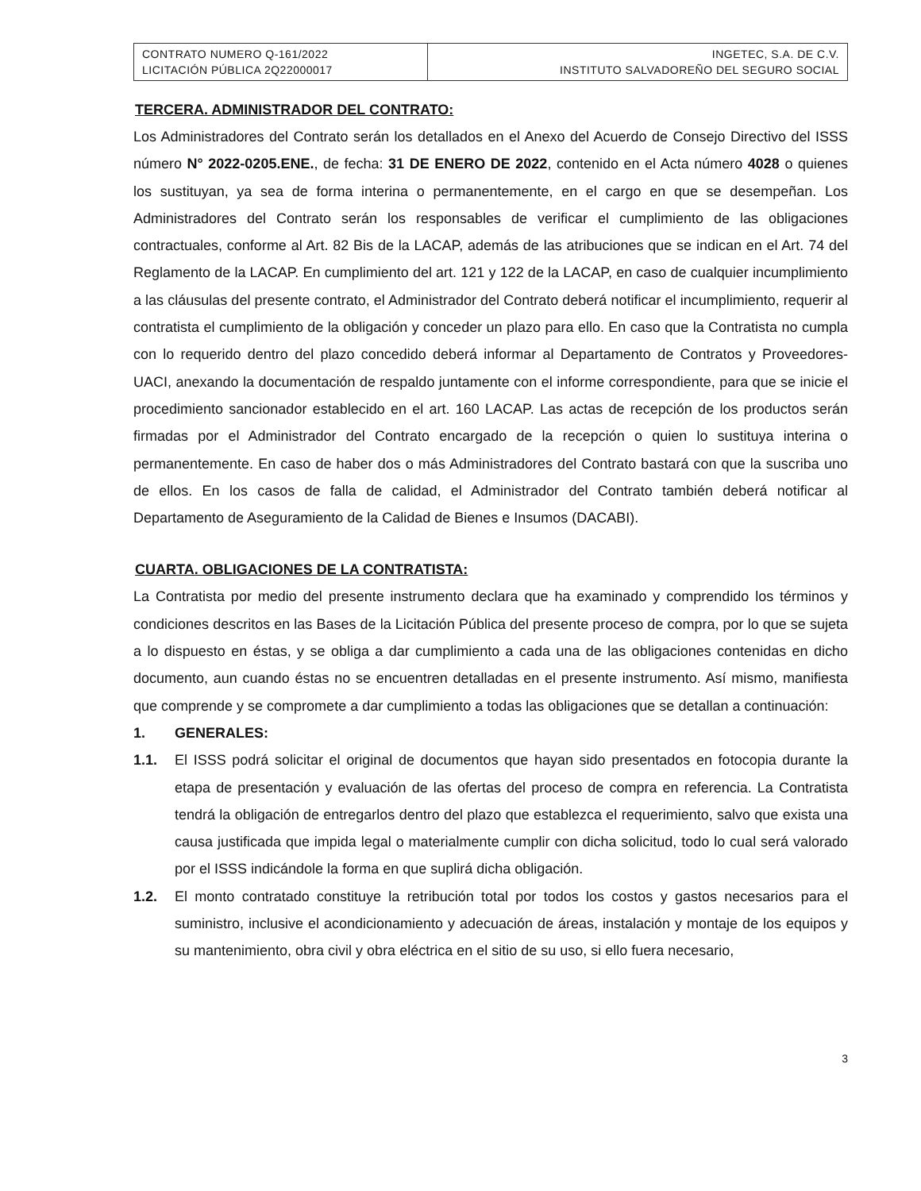| CONTRATO NUMERO Q-161/2022 LICITACIÓN PÚBLICA 2Q22000017 | INGETEC, S.A. DE C.V. INSTITUTO SALVADOREÑO DEL SEGURO SOCIAL |
TERCERA. ADMINISTRADOR DEL CONTRATO:
Los Administradores del Contrato serán los detallados en el Anexo del Acuerdo de Consejo Directivo del ISSS número N° 2022-0205.ENE., de fecha: 31 DE ENERO DE 2022, contenido en el Acta número 4028 o quienes los sustituyan, ya sea de forma interina o permanentemente, en el cargo en que se desempeñan. Los Administradores del Contrato serán los responsables de verificar el cumplimiento de las obligaciones contractuales, conforme al Art. 82 Bis de la LACAP, además de las atribuciones que se indican en el Art. 74 del Reglamento de la LACAP. En cumplimiento del art. 121 y 122 de la LACAP, en caso de cualquier incumplimiento a las cláusulas del presente contrato, el Administrador del Contrato deberá notificar el incumplimiento, requerir al contratista el cumplimiento de la obligación y conceder un plazo para ello. En caso que la Contratista no cumpla con lo requerido dentro del plazo concedido deberá informar al Departamento de Contratos y Proveedores-UACI, anexando la documentación de respaldo juntamente con el informe correspondiente, para que se inicie el procedimiento sancionador establecido en el art. 160 LACAP. Las actas de recepción de los productos serán firmadas por el Administrador del Contrato encargado de la recepción o quien lo sustituya interina o permanentemente. En caso de haber dos o más Administradores del Contrato bastará con que la suscriba uno de ellos. En los casos de falla de calidad, el Administrador del Contrato también deberá notificar al Departamento de Aseguramiento de la Calidad de Bienes e Insumos (DACABI).
CUARTA. OBLIGACIONES DE LA CONTRATISTA:
La Contratista por medio del presente instrumento declara que ha examinado y comprendido los términos y condiciones descritos en las Bases de la Licitación Pública del presente proceso de compra, por lo que se sujeta a lo dispuesto en éstas, y se obliga a dar cumplimiento a cada una de las obligaciones contenidas en dicho documento, aun cuando éstas no se encuentren detalladas en el presente instrumento. Así mismo, manifiesta que comprende y se compromete a dar cumplimiento a todas las obligaciones que se detallan a continuación:
1. GENERALES:
1.1. El ISSS podrá solicitar el original de documentos que hayan sido presentados en fotocopia durante la etapa de presentación y evaluación de las ofertas del proceso de compra en referencia. La Contratista tendrá la obligación de entregarlos dentro del plazo que establezca el requerimiento, salvo que exista una causa justificada que impida legal o materialmente cumplir con dicha solicitud, todo lo cual será valorado por el ISSS indicándole la forma en que suplirá dicha obligación.
1.2. El monto contratado constituye la retribución total por todos los costos y gastos necesarios para el suministro, inclusive el acondicionamiento y adecuación de áreas, instalación y montaje de los equipos y su mantenimiento, obra civil y obra eléctrica en el sitio de su uso, si ello fuera necesario,
3